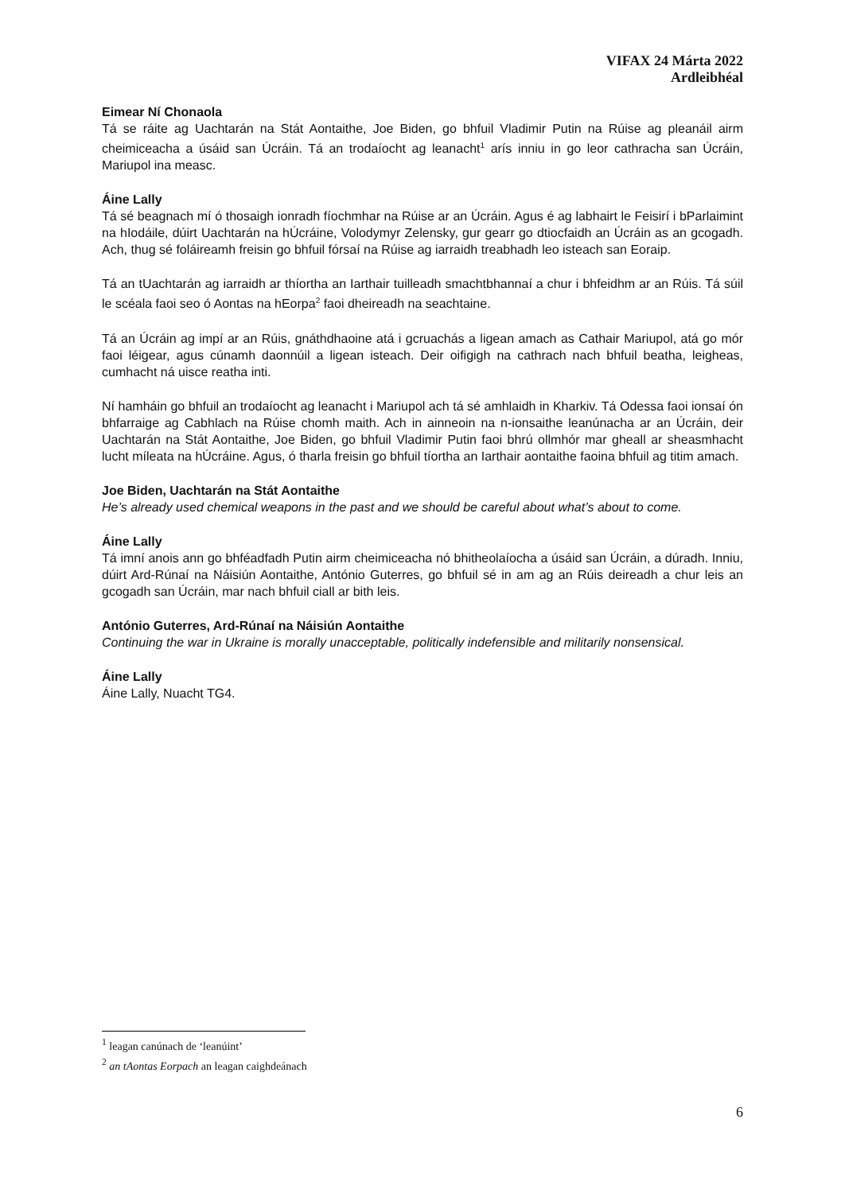VIFAX 24 Márta 2022
Ardleibhéal
Eimear Ní Chonaola
Tá se ráite ag Uachtarán na Stát Aontaithe, Joe Biden, go bhfuil Vladimir Putin na Rúise ag pleanáil airm cheimiceacha a úsáid san Úcráin. Tá an trodaíocht ag leanacht<sup>1</sup> arís inniu in go leor cathracha san Úcráin, Mariupol ina measc.
Áine Lally
Tá sé beagnach mí ó thosaigh ionradh fíochmhar na Rúise ar an Úcráin. Agus é ag labhairt le Feisirí i bParlaimint na hIodáile, dúirt Uachtarán na hÚcráine, Volodymyr Zelensky, gur gearr go dtiocfaidh an Úcráin as an gcogadh. Ach, thug sé foláireamh freisin go bhfuil fórsaí na Rúise ag iarraidh treabhadh leo isteach san Eoraip.
Tá an tUachtarán ag iarraidh ar thíortha an Iarthair tuilleadh smachtbhannaí a chur i bhfeidhm ar an Rúis. Tá súil le scéala faoi seo ó Aontas na hEorpa<sup>2</sup> faoi dheireadh na seachtaine.
Tá an Úcráin ag impí ar an Rúis, gnáthdhaoine atá i gcruachás a ligean amach as Cathair Mariupol, atá go mór faoi léigear, agus cúnamh daonnúil a ligean isteach. Deir oifigigh na cathrach nach bhfuil beatha, leigheas, cumhacht ná uisce reatha inti.
Ní hamháin go bhfuil an trodaíocht ag leanacht i Mariupol ach tá sé amhlaidh in Kharkiv. Tá Odessa faoi ionsaí ón bhfarraige ag Cabhlach na Rúise chomh maith. Ach in ainneoin na n-ionsaithe leanúnacha ar an Úcráin, deir Uachtarán na Stát Aontaithe, Joe Biden, go bhfuil Vladimir Putin faoi bhrú ollmhór mar gheall ar sheasmhacht lucht míleata na hÚcráine. Agus, ó tharla freisin go bhfuil tíortha an Iarthair aontaithe faoina bhfuil ag titim amach.
Joe Biden, Uachtarán na Stát Aontaithe
He’s already used chemical weapons in the past and we should be careful about what’s about to come.
Áine Lally
Tá imní anois ann go bhféadfadh Putin airm cheimiceacha nó bhitheolaíocha a úsáid san Úcráin, a dúradh. Inniu, dúirt Ard-Rúnaí na Náisiún Aontaithe, António Guterres, go bhfuil sé in am ag an Rúis deireadh a chur leis an gcogadh san Úcráin, mar nach bhfuil ciall ar bith leis.
António Guterres, Ard-Rúnaí na Náisiún Aontaithe
Continuing the war in Ukraine is morally unacceptable, politically indefensible and militarily nonsensical.
Áine Lally
Áine Lally, Nuacht TG4.
<sup>1</sup> leagan canúnach de ‘leanúint’
<sup>2</sup> an tAontas Eorpach an leagan caighdeánach
6